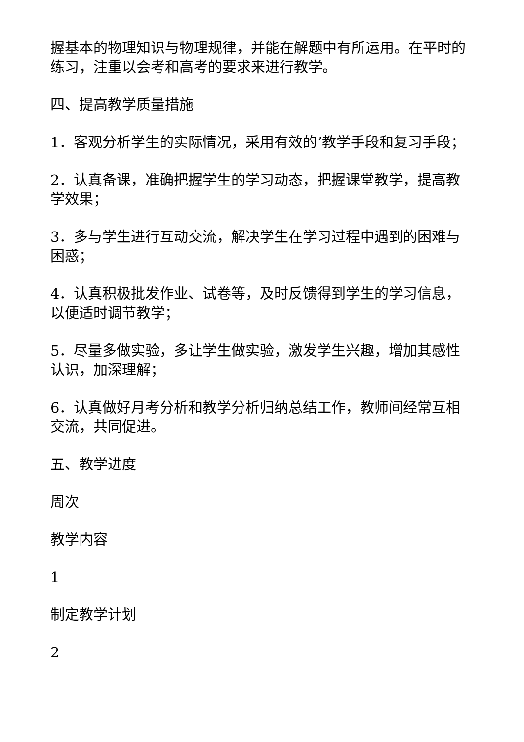握基本的物理知识与物理规律，并能在解题中有所运用。在平时的练习，注重以会考和高考的要求来进行教学。
四、提高教学质量措施
1．客观分析学生的实际情况，采用有效的’教学手段和复习手段；
2．认真备课，准确把握学生的学习动态，把握课堂教学，提高教学效果；
3．多与学生进行互动交流，解决学生在学习过程中遇到的困难与困惑；
4．认真积极批发作业、试卷等，及时反馈得到学生的学习信息，以便适时调节教学；
5．尽量多做实验，多让学生做实验，激发学生兴趣，增加其感性认识，加深理解；
6．认真做好月考分析和教学分析归纳总结工作，教师间经常互相交流，共同促进。
五、教学进度
周次
教学内容
1
制定教学计划
2